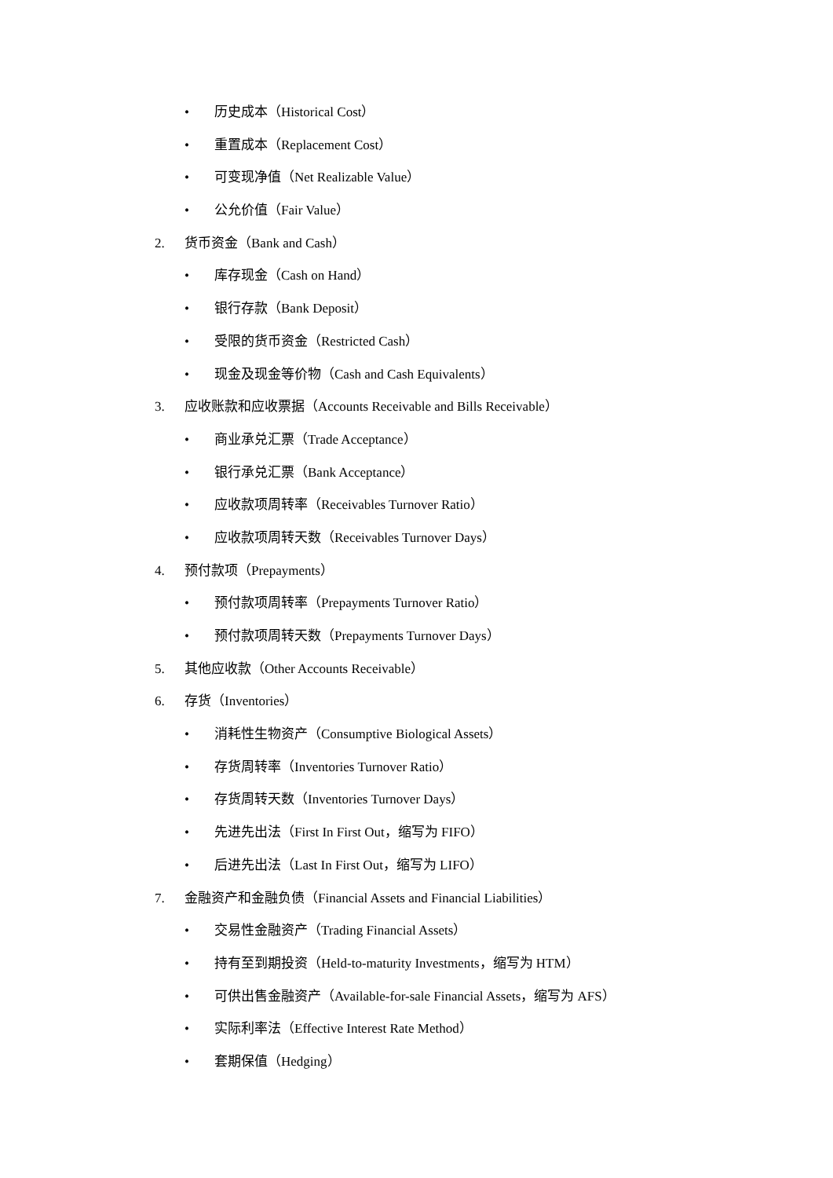• 历史成本（Historical Cost）
• 重置成本（Replacement Cost）
• 可变现净值（Net Realizable Value）
• 公允价值（Fair Value）
2. 货币资金（Bank and Cash）
• 库存现金（Cash on Hand）
• 银行存款（Bank Deposit）
• 受限的货币资金（Restricted Cash）
• 现金及现金等价物（Cash and Cash Equivalents）
3. 应收账款和应收票据（Accounts Receivable and Bills Receivable）
• 商业承兑汇票（Trade Acceptance）
• 银行承兑汇票（Bank Acceptance）
• 应收款项周转率（Receivables Turnover Ratio）
• 应收款项周转天数（Receivables Turnover Days）
4. 预付款项（Prepayments）
• 预付款项周转率（Prepayments Turnover Ratio）
• 预付款项周转天数（Prepayments Turnover Days）
5. 其他应收款（Other Accounts Receivable）
6. 存货（Inventories）
• 消耗性生物资产（Consumptive Biological Assets）
• 存货周转率（Inventories Turnover Ratio）
• 存货周转天数（Inventories Turnover Days）
• 先进先出法（First In First Out，缩写为 FIFO）
• 后进先出法（Last In First Out，缩写为 LIFO）
7. 金融资产和金融负债（Financial Assets and Financial Liabilities）
• 交易性金融资产（Trading Financial Assets）
• 持有至到期投资（Held-to-maturity Investments，缩写为 HTM）
• 可供出售金融资产（Available-for-sale Financial Assets，缩写为 AFS）
• 实际利率法（Effective Interest Rate Method）
• 套期保值（Hedging）